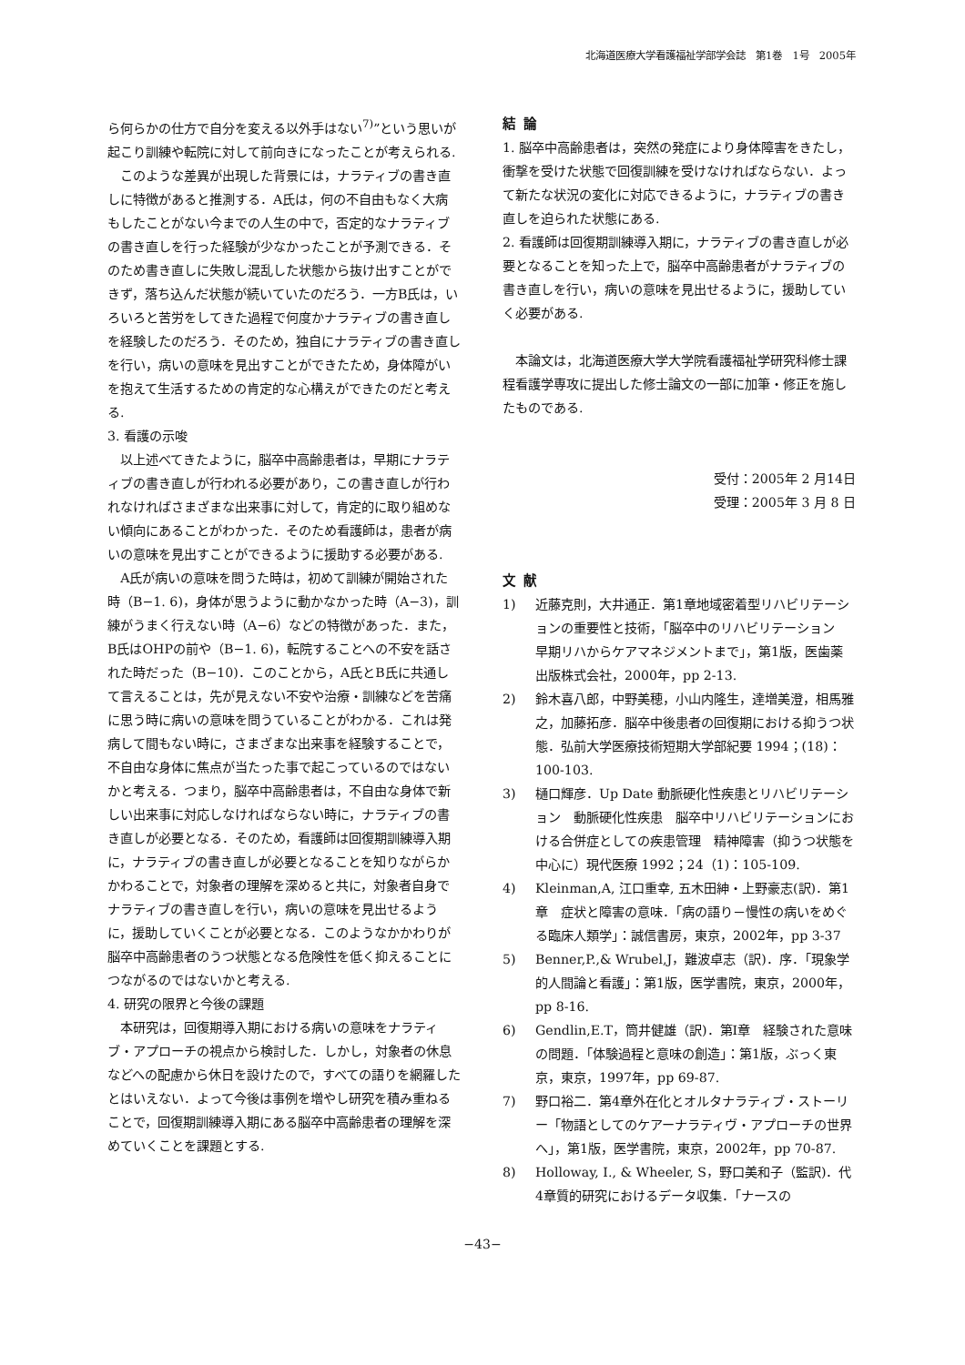北海道医療大学看護福祉学部学会誌　第1巻　1号　2005年
ら何らかの仕方で自分を変える以外手はない<sup>7)</sup>”という思いが起こり訓練や転院に対して前向きになったことが考えられる.
このような差異が出現した背景には，ナラティブの書き直しに特徴があると推測する．A氏は，何の不自由もなく大病もしたことがない今までの人生の中で，否定的なナラティブの書き直しを行った経験が少なかったことが予測できる．そのため書き直しに失敗し混乱した状態から抜け出すことができず，落ち込んだ状態が続いていたのだろう．一方B氏は，いろいろと苦労をしてきた過程で何度かナラティブの書き直しを経験したのだろう．そのため，独自にナラティブの書き直しを行い，病いの意味を見出すことができたため，身体障がいを抱えて生活するための肯定的な心構えができたのだと考える.
3. 看護の示唆
以上述べてきたように，脳卒中高齢患者は，早期にナラティブの書き直しが行われる必要があり，この書き直しが行われなければさまざまな出来事に対して，肯定的に取り組めない傾向にあることがわかった．そのため看護師は，患者が病いの意味を見出すことができるように援助する必要がある.
A氏が病いの意味を問うた時は，初めて訓練が開始された時（B−1. 6)，身体が思うように動かなかった時（A−3)，訓練がうまく行えない時（A−6）などの特徴があった．また，B氏はOHPの前や（B−1. 6)，転院することへの不安を話された時だった（B−10)．このことから，A氏とB氏に共通して言えることは，先が見えない不安や治療・訓練などを苦痛に思う時に病いの意味を問うていることがわかる．これは発病して間もない時に，さまざまな出来事を経験することで，不自由な身体に焦点が当たった事で起こっているのではないかと考える．つまり，脳卒中高齢患者は，不自由な身体で新しい出来事に対応しなければならない時に，ナラティブの書き直しが必要となる．そのため，看護師は回復期訓練導入期に，ナラティブの書き直しが必要となることを知りながらかかわることで，対象者の理解を深めると共に，対象者自身でナラティブの書き直しを行い，病いの意味を見出せるように，援助していくことが必要となる．このようなかかわりが脳卒中高齢患者のうつ状態となる危険性を低く抑えることにつながるのではないかと考える.
4. 研究の限界と今後の課題
本研究は，回復期導入期における病いの意味をナラティブ・アプローチの視点から検討した．しかし，対象者の休息などへの配慮から休日を設けたので，すべての語りを網羅したとはいえない．よって今後は事例を増やし研究を積み重ねることで，回復期訓練導入期にある脳卒中高齢患者の理解を深めていくことを課題とする.
結論
1. 脳卒中高齢患者は，突然の発症により身体障害をきたし，衝撃を受けた状態で回復訓練を受けなければならない．よって新たな状況の変化に対応できるように，ナラティブの書き直しを迫られた状態にある.
2. 看護師は回復期訓練導入期に，ナラティブの書き直しが必要となることを知った上で，脳卒中高齢患者がナラティブの書き直しを行い，病いの意味を見出せるように，援助していく必要がある.
本論文は，北海道医療大学大学院看護福祉学研究科修士課程看護学専攻に提出した修士論文の一部に加筆・修正を施したものである.
受付：2005年 2 月14日
受理：2005年 3 月 8 日
文献
1) 近藤克則，大井通正．第1章地域密着型リハビリテーションの重要性と技術，「脳卒中のリハビリテーション　早期リハからケアマネジメントまで」，第1版，医歯薬出版株式会社，2000年，pp 2-13.
2) 鈴木喜八郎，中野美穂，小山内隆生，達増美澄，相馬雅之，加藤拓彦．脳卒中後患者の回復期における抑うつ状態．弘前大学医療技術短期大学部紀要 1994；(18)：100-103.
3) 樋口輝彦．Up Date 動脈硬化性疾患とリハビリテーション　動脈硬化性疾患　脳卒中リハビリテーションにおける合併症としての疾患管理　精神障害（抑うつ状態を中心に）現代医療 1992；24（1)：105-109.
4) Kleinman,A, 江口重幸, 五木田紳・上野豪志(訳)．第1章　症状と障害の意味．「病の語り－慢性の病いをめぐる臨床人類学」：誠信書房，東京，2002年，pp 3-37
5) Benner,P.,& Wrubel,J，難波卓志（訳)．序．「現象学的人間論と看護」：第1版，医学書院，東京，2000年，pp 8-16.
6) Gendlin,E.T，筒井健雄（訳)．第Ⅰ章　経験された意味の問題．「体験過程と意味の創造」：第1版，ぶっく東京，東京，1997年，pp 69-87.
7) 野口裕二．第4章外在化とオルタナラティブ・ストーリー「物語としてのケアーナラティヴ・アプローチの世界へ」，第1版，医学書院，東京，2002年，pp 70-87.
8) Holloway, I., & Wheeler, S，野口美和子（監訳)．代4章質的研究におけるデータ収集．「ナースの
−43−